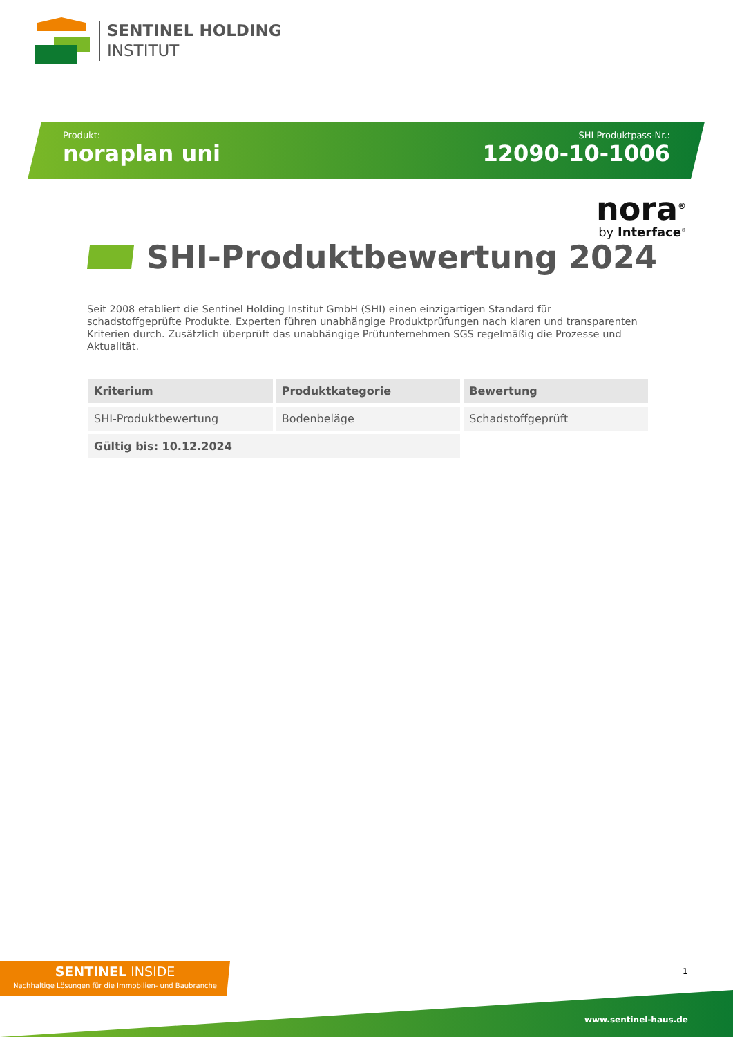SENTINEL HOLDING
INSTITUT
Produkt:
noraplan uni
SHI Produktpass-Nr.:
12090-10-1006
nora<sup>®</sup>
by Interface<sup>®</sup>
SHI-Produktbewertung 2024
Seit 2008 etabliert die Sentinel Holding Institut GmbH (SHI) einen einzigartigen Standard für schadstoffgeprüfte Produkte. Experten führen unabhängige Produktprüfungen nach klaren und transparenten Kriterien durch. Zusätzlich überprüft das unabhängige Prüfunternehmen SGS regelmäßig die Prozesse und Aktualität.
| Kriterium | Produktkategorie | Bewertung |
| --- | --- | --- |
| SHI-Produktbewertung | Bodenbeläge | Schadstoffgeprüft |
| Gültig bis: 10.12.2024 | | |
SENTINEL INSIDE
Nachhaltige Lösungen für die Immobilien- und Baubranche
1
www.sentinel-haus.de